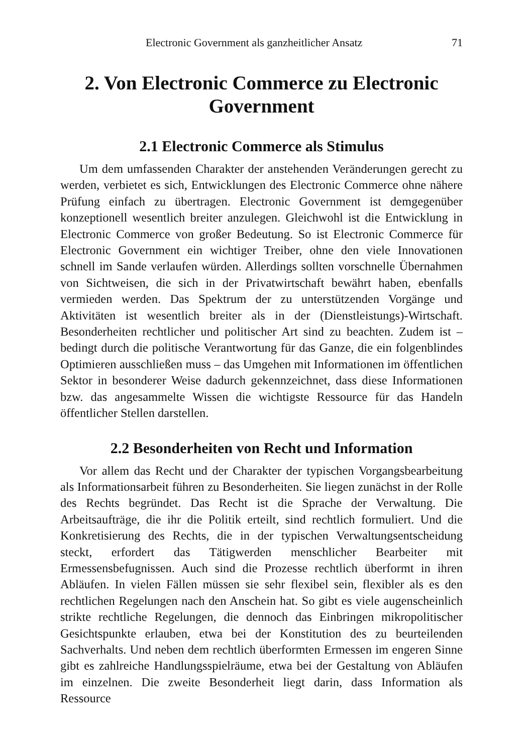Electronic Government als ganzheitlicher Ansatz 71
2. Von Electronic Commerce zu Electronic Government
2.1 Electronic Commerce als Stimulus
Um dem umfassenden Charakter der anstehenden Veränderungen gerecht zu werden, verbietet es sich, Entwicklungen des Electronic Commerce ohne nähere Prüfung einfach zu übertragen. Electronic Government ist demgegenüber konzeptionell wesentlich breiter anzulegen. Gleichwohl ist die Entwicklung in Electronic Commerce von großer Bedeutung. So ist Electronic Commerce für Electronic Government ein wichtiger Treiber, ohne den viele Innovationen schnell im Sande verlaufen würden. Allerdings sollten vorschnelle Übernahmen von Sichtweisen, die sich in der Privatwirtschaft bewährt haben, ebenfalls vermieden werden. Das Spektrum der zu unterstützenden Vorgänge und Aktivitäten ist wesentlich breiter als in der (Dienstleistungs)-Wirtschaft. Besonderheiten rechtlicher und politischer Art sind zu beachten. Zudem ist – bedingt durch die politische Verantwortung für das Ganze, die ein folgenblindes Optimieren ausschließen muss – das Umgehen mit Informationen im öffentlichen Sektor in besonderer Weise dadurch gekennzeichnet, dass diese Informationen bzw. das angesammelte Wissen die wichtigste Ressource für das Handeln öffentlicher Stellen darstellen.
2.2 Besonderheiten von Recht und Information
Vor allem das Recht und der Charakter der typischen Vorgangsbearbeitung als Informationsarbeit führen zu Besonderheiten. Sie liegen zunächst in der Rolle des Rechts begründet. Das Recht ist die Sprache der Verwaltung. Die Arbeitsaufträge, die ihr die Politik erteilt, sind rechtlich formuliert. Und die Konkretisierung des Rechts, die in der typischen Verwaltungsentscheidung steckt, erfordert das Tätigwerden menschlicher Bearbeiter mit Ermessensbefugnissen. Auch sind die Prozesse rechtlich überformt in ihren Abläufen. In vielen Fällen müssen sie sehr flexibel sein, flexibler als es den rechtlichen Regelungen nach den Anschein hat. So gibt es viele augenscheinlich strikte rechtliche Regelungen, die dennoch das Einbringen mikropolitischer Gesichtspunkte erlauben, etwa bei der Konstitution des zu beurteilenden Sachverhalts. Und neben dem rechtlich überformten Ermessen im engeren Sinne gibt es zahlreiche Handlungsspielräume, etwa bei der Gestaltung von Abläufen im einzelnen. Die zweite Besonderheit liegt darin, dass Information als Ressource